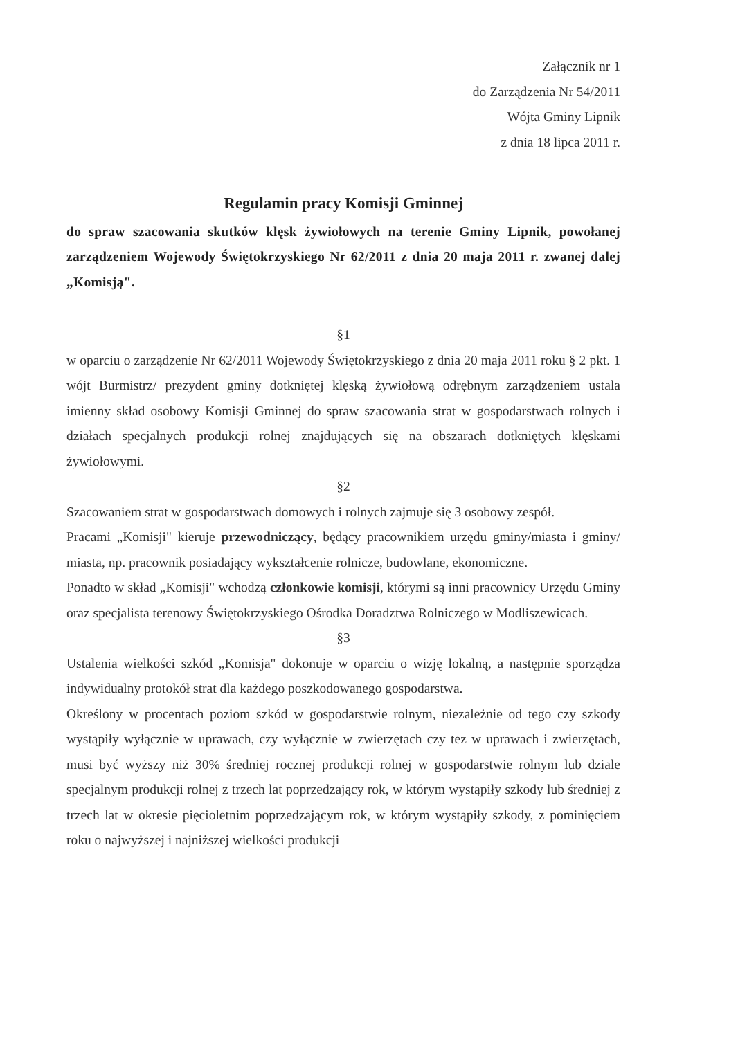Załącznik nr 1
do Zarządzenia Nr 54/2011
Wójta Gminy Lipnik
z dnia 18 lipca 2011 r.
Regulamin pracy Komisji Gminnej
do spraw szacowania skutków klęsk żywiołowych na terenie Gminy Lipnik, powołanej zarządzeniem Wojewody Świętokrzyskiego Nr 62/2011 z dnia 20 maja 2011 r. zwanej dalej „Komisją".
§1
w oparciu o zarządzenie Nr 62/2011 Wojewody Świętokrzyskiego z dnia 20 maja 2011 roku § 2 pkt. 1 wójt Burmistrz/ prezydent gminy dotkniętej klęską żywiołową odrębnym zarządzeniem ustala imienny skład osobowy Komisji Gminnej do spraw szacowania strat w gospodarstwach rolnych i działach specjalnych produkcji rolnej znajdujących się na obszarach dotkniętych klęskami żywiołowymi.
§2
Szacowaniem strat w gospodarstwach domowych i rolnych zajmuje się 3 osobowy zespół.
Pracami „Komisji" kieruje przewodniczący, będący pracownikiem urzędu gminy/miasta i gminy/ miasta, np. pracownik posiadający wykształcenie rolnicze, budowlane, ekonomiczne.
Ponadto w skład „Komisji" wchodzą członkowie komisji, którymi są inni pracownicy Urzędu Gminy oraz specjalista terenowy Świętokrzyskiego Ośrodka Doradztwa Rolniczego w Modliszewicach.
§3
Ustalenia wielkości szkód „Komisja" dokonuje w oparciu o wizję lokalną, a następnie sporządza indywidualny protokół strat dla każdego poszkodowanego gospodarstwa.
Określony w procentach poziom szkód w gospodarstwie rolnym, niezależnie od tego czy szkody wystąpiły wyłącznie w uprawach, czy wyłącznie w zwierzętach czy tez w uprawach i zwierzętach, musi być wyższy niż 30% średniej rocznej produkcji rolnej w gospodarstwie rolnym lub dziale specjalnym produkcji rolnej z trzech lat poprzedzający rok, w którym wystąpiły szkody lub średniej z trzech lat w okresie pięcioletnim poprzedzającym rok, w którym wystąpiły szkody, z pominięciem roku o najwyższej i najniższej wielkości produkcji